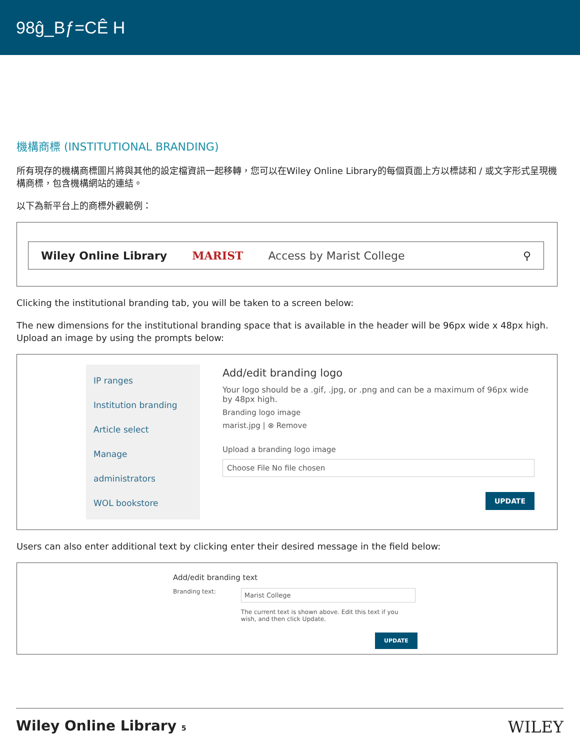98ĝ_Bƒ=CÊ H
機構商標 (INSTITUTIONAL BRANDING)
所有現存的機構商標圖片將與其他的設定檔資訊一起移轉，您可以在Wiley Online Library的每個頁面上方以標誌和 / 或文字形式呈現機構商標，包含機構網站的連結。
以下為新平台上的商標外觀範例：
Wiley Online Library MARIST Access by Marist College ⚲
Clicking the institutional branding tab, you will be taken to a screen below:
The new dimensions for the institutional branding space that is available in the header will be 96px wide x 48px high. Upload an image by using the prompts below:
IP ranges
Institution branding
Article select
Manage
administrators
WOL bookstore
Add/edit branding logo
Your logo should be a .gif, .jpg, or .png and can be a maximum of 96px wide by 48px high.
Branding logo image
marist.jpg | ⊗ Remove
Upload a branding logo image
Choose File No file chosen
UPDATE
Users can also enter additional text by clicking enter their desired message in the field below:
Add/edit branding text
Branding text:
Marist College
The current text is shown above. Edit this text if you wish, and then click Update.
UPDATE
Wiley Online Library 5 WILEY